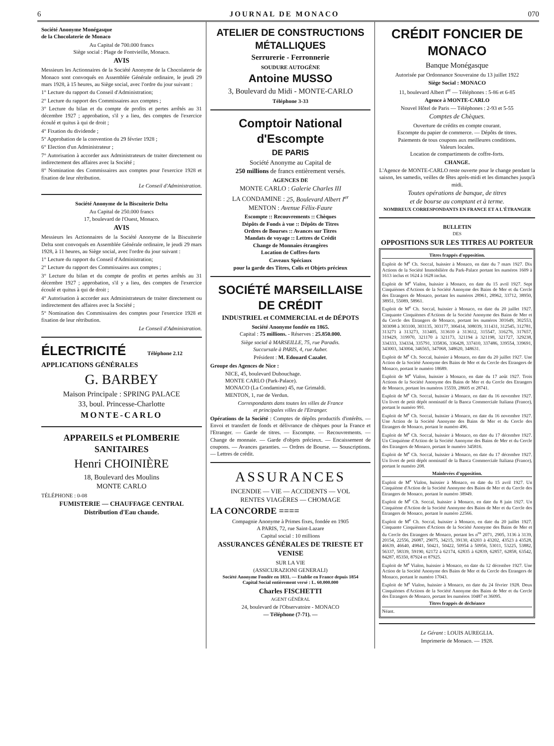6 JOURNAL DE MONACO 070
Société Anonyme Monégasque
de la Chocolaterie de Monaco
Au Capital de 700.000 francs
Siège social : Plage de Fontvieille, Monaco.
AVIS
Messieurs les Actionnaires de la Société Anonyme de la Chocolaterie de Monaco sont convoqués en Assemblée Générale ordinaire, le jeudi 29 mars 1928, à 15 heures, au Siège social, avec l'ordre du jour suivant :
1° Lecture du rapport du Conseil d'Administration;
2° Lecture du rapport des Commissaires aux comptes ;
3° Lecture du bilan et du compte de profits et pertes arrêtés au 31 décembre 1927 ; approbation, s'il y a lieu, des comptes de l'exercice écoulé et quitus à qui de droit ;
4° Fixation du dividende ;
5° Approbation de la convention du 29 février 1928 ;
6° Election d'un Administrateur ;
7° Autorisation à accorder aux Administrateurs de traiter directement ou indirectement des affaires avec la Société ;
8° Nomination des Commissaires aux comptes pour l'exercice 1928 et fixation de leur rétribution.
Le Conseil d'Administration.
Société Anonyme de la Biscuiterie Delta
Au Capital de 250.000 francs
17, boulevard de l'Ouest, Monaco.
AVIS
Messieurs les Actionnaires de la Société Anonyme de la Biscuiterie Delta sont convoqués en Assemblée Générale ordinaire, le jeudi 29 mars 1928, à 11 heures, au Siège social, avec l'ordre du jour suivant :
1° Lecture du rapport du Conseil d'Administration;
2° Lecture du rapport des Commissaires aux comptes ;
3° Lecture du bilan et du compte de profits et pertes arrêtés au 31 décembre 1927 ; approbation, s'il y a lieu, des comptes de l'exercice écoulé et quitus à qui de droit ;
4° Autorisation à accorder aux Administrateurs de traiter directement ou indirectement des affaires avec la Société ;
5° Nomination des Commissaires des comptes pour l'exercice 1928 et fixation de leur rétribution.
Le Conseil d'Administration.
ÉLECTRICITÉ Téléphone 2.12
APPLICATIONS GÉNÉRALES
G. BARBEY
Maison Principale : SPRING PALACE
33, boul. Princesse-Charlotte
MONTE-CARLO
APPAREILS et PLOMBERIE
SANITAIRES
Henri CHOINIÈRE
18, Boulevard des Moulins
MONTE CARLO
TÉLÉPHONE : 0-08
FUMISTERIE — CHAUFFAGE CENTRAL
Distribution d'Eau chaude.
ATELIER DE CONSTRUCTIONS MÉTALLIQUES
Serrurerie - Ferronnerie
SOUDURE AUTOGÈNE
Antoine MUSSO
3, Boulevard du Midi - MONTE-CARLO
Téléphone 3-33
Comptoir National d'Escompte
DE PARIS
Société Anonyme au Capital de
250 millions de francs entièrement versés.
AGENCES DE
MONTE CARLO : Galerie Charles III
LA CONDAMINE : 25, Boulevard Albert I<sup>er</sup>
MENTON : Avenue Félix-Faure
Escompte :: Recouvrements :: Chèques
Dépôts de Fonds à vue :: Dépôts de Titres
Ordres de Bourses :: Avances sur Titres
Mandats de voyage :: Lettres de Crédit
Change de Monnaies étrangères
Location de Coffres-forts
Caveaux Spéciaux
pour la garde des Titres, Colis et Objets précieux
SOCIÉTÉ MARSEILLAISE DE CRÉDIT
INDUSTRIEL et COMMERCIAL et de DÉPOTS
Société Anonyme fondée en 1865.
Capital : 75 millions. - Réserves : 25.850.000.
Siège social à MARSEILLE, 75, rue Paradis.
Succursale à PARIS, 4, rue Auber.
Président : M. Edouard Cazalet.
Groupe des Agences de Nice :
NICE, 45, boulevard Dubouchage.
MONTE CARLO (Park-Palace).
MONACO (La Condamine) 45, rue Grimaldi.
MENTON, 1, rue de Verdun.
Correspondants dans toutes les villes de France
et principales villes de l'Etranger.
Opérations de la Société : Comptes de dépôts productifs d'intérêts. — Envoi et transfert de fonds et délivrance de chèques pour la France et l'Etranger. — Garde de titres. — Escompte. — Recouvrements. — Change de monnaie. — Garde d'objets précieux. — Encaissement de coupons. — Avances garanties. — Ordres de Bourse. — Souscriptions. — Lettres de crédit.
ASSURANCES
INCENDIE — VIE — ACCIDENTS — VOL
RENTES VIAGÈRES — CHOMAGE
LA CONCORDE ====
Compagnie Anonyme à Primes fixes, fondée en 1905
A PARIS, 72, rue Saint-Lazare
Capital social : 10 millions
ASSURANCES GÉNÉRALES DE TRIESTE ET VENISE
SUR LA VIE
(ASSICURAZIONI GENERALI)
Société Anonyme Fondée en 1831. — Etablie en France depuis 1854
Capital Social entièrement versé : L. 60.000.000
Charles FISCHETTI
AGENT GÉNÉRAL
24, boulevard de l'Observatoire - MONACO
— Téléphone (7-71). —
CRÉDIT FONCIER DE MONACO
Banque Monégasque
Autorisée par Ordonnance Souveraine du 13 juillet 1922
Siège Social : MONACO
11, boulevard Albert I<sup>er</sup> — Téléphones : 5-86 et 6-85
Agence à MONTE-CARLO
Nouvel Hôtel de Paris — Téléphones : 2-93 et 5-55
Comptes de Chèques.
Ouverture de crédits en compte courant.
Escompte du papier de commerce. — Dépôts de titres.
Paiements de tous coupons aux meilleures conditions.
Valeurs locales.
Location de compartiments de coffre-forts.
CHANGE.
L'Agence de MONTE-CARLO reste ouverte pour le change pendant la saison, les samedis, veilles de fêtes après-midi et les dimanches jusqu'à midi.
Toutes opérations de banque, de titres
et de bourse au comptant et à terme.
NOMBREUX CORRESPONDANTS EN FRANCE ET A L'ÉTRANGER
BULLETIN
DES
OPPOSITIONS SUR LES TITRES AU PORTEUR
Titres frappés d'opposition.
Exploit de M<sup>e</sup> Ch. Soccal, huissier à Monaco, en date du 7 mars 1927. Dix Actions de la Société Immobilière du Park-Palace portant les numéros 1609 à 1613 inclus et 1624 à 1628 inclus.
Exploit de M<sup>e</sup> Vialon, huissier à Monaco, en date du 15 avril 1927. Sept Cinquièmes d'Actions de la Société Anonyme des Bains de Mer et du Cercle des Etrangers de Monaco, portant les numéros 28961, 28962, 33712, 38950, 38951, 55089, 58961.
Exploit de M<sup>e</sup> Ch. Soccal, huissier à Monaco, en date du 20 juillet 1927. Cinquante Cinquièmes d'Actions de la Société Anonyme des Bains de Mer et du Cercle des Etrangers de Monaco, portant les numéros 301649, 302553, 303098 à 303100, 303135, 303177, 306414, 308039, 311431, 312545, 312781, 313271 à 313273, 313405, 313610 à 313612, 315547, 316276, 317657, 319429, 319970, 321170 à 321173, 321194 à 321198, 321727, 329238, 334333, 334334, 335791, 335836, 336428, 337410, 337486, 339554, 339691, 343003, 343004, 346565, 347068, 348620, 348631.
Exploit de M<sup>e</sup> Ch. Soccal, huissier à Monaco, en date du 20 juillet 1927. Une Action de la Société Anonyme des Bains de Mer et du Cercle des Etrangers de Monaco, portant le numéro 18689.
Exploit de M<sup>e</sup> Vialon, huissier à Monaco, en date du 17 août 1927. Trois Actions de la Société Anonyme des Bains de Mer et du Cercle des Etrangers de Monaco, portant les numéros 15559, 28605 et 28741.
Exploit de M<sup>e</sup> Ch. Soccal, huissier à Monaco, en date du 16 novembre 1927. Un livret de petit dépôt nominatif de la Banca Commerciale Italiana (France), portant le numéro 991.
Exploit de M<sup>e</sup> Ch. Soccal, huissier à Monaco, en date du 16 novembre 1927. Une Action de la Société Anonyme des Bains de Mer et du Cercle des Etrangers de Monaco, portant le numéro 496.
Exploit de M<sup>e</sup> Ch. Soccal, huissier à Monaco, en date du 17 décembre 1927. Un Cinquième d'Action de la Société Anonyme des Bains de Mer et du Cercle des Etrangers de Monaco, portant le numéro 345816.
Exploit de M<sup>e</sup> Ch. Soccal, huissier à Monaco, en date du 17 décembre 1927. Un livret de petit dépôt nominatif de la Banca Commerciale Italiana (France), portant le numéro 208.
Mainlevées d'opposition.
Exploit de M<sup>e</sup> Vialon, huissier à Monaco, en date du 15 avril 1927. Un Cinquième d'Action de la Société Anonyme des Bains de Mer et du Cercle des Etrangers de Monaco, portant le numéro 38949.
Exploit de M<sup>e</sup> Ch. Soccal, huissier à Monaco, en date du 8 juin 1927. Un Cinquième d'Action de la Société Anonyme des Bains de Mer et du Cercle des Etrangers de Monaco, portant le numéro 22566.
Exploit de M<sup>e</sup> Ch. Soccal, huissier à Monaco, en date du 20 juillet 1927. Cinquante Cinquièmes d'Actions de la Société Anonyme des Bains de Mer et du Cercle des Etrangers de Monaco, portant les n<sup>os</sup> 2071, 2905, 3136 à 3139, 20154, 22556, 26087, 29075, 34215, 39130, 43203 à 43202, 43523 à 43528, 46639, 46640, 49841, 50421, 50422, 50954 à 50956, 53011, 53225, 53882, 56337, 58339, 59190, 62172 à 62174, 62835 à 62839, 62857, 62858, 63542, 84287, 85350, 87924 et 87925.
Exploit de M<sup>e</sup> Vialon, huissier à Monaco, en date du 12 décembre 1927. Une Action de la Société Anonyme des Bains de Mer et du Cercle des Etrangers de Monaco, portant le numéro 17043.
Exploit de M<sup>e</sup> Vialon, huissier à Monaco, en date du 24 février 1928. Deux Cinquièmes d'Actions de la Société Anonyme des Bains de Mer et du Cercle des Etrangers de Monaco, portant les numéros 10487 et 36095.
Titres frappés de déchéance
Néant.
Le Gérant : LOUIS AUREGLIA.
Imprimerie de Monaco. — 1928.